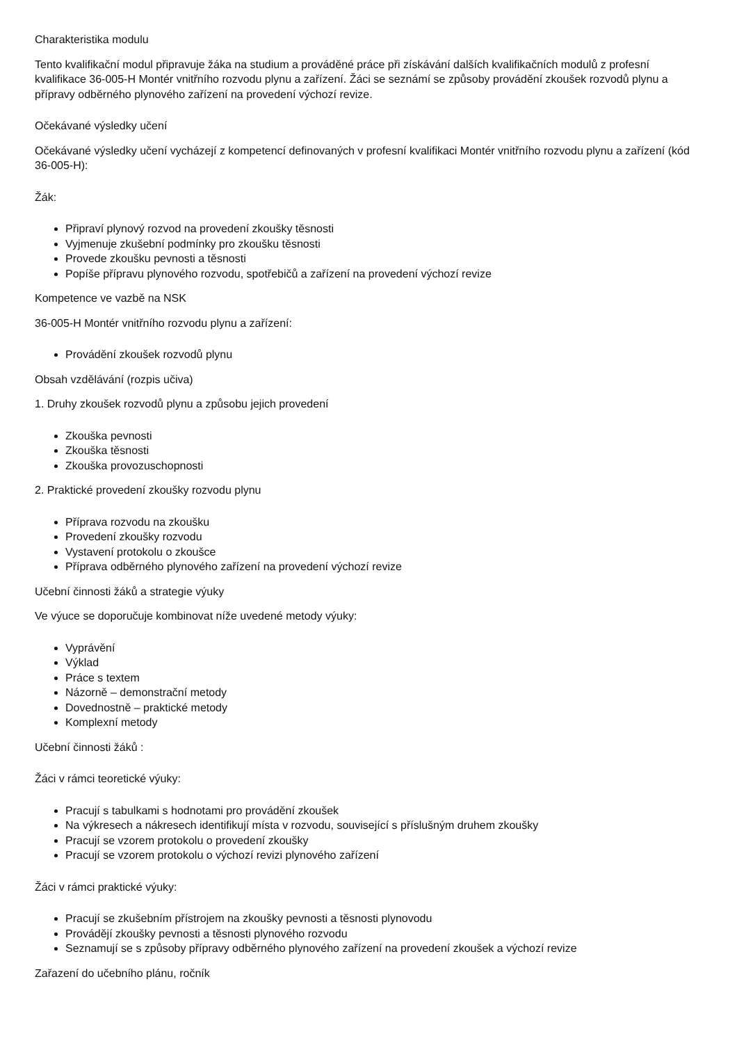Charakteristika modulu
Tento kvalifikační modul připravuje žáka na studium a prováděné práce při získávání dalších kvalifikačních modulů z profesní kvalifikace 36-005-H Montér vnitřního rozvodu plynu a zařízení. Žáci se seznámí se způsoby provádění zkoušek rozvodů plynu a přípravy odběrného plynového zařízení na provedení výchozí revize.
Očekávané výsledky učení
Očekávané výsledky učení vycházejí z kompetencí definovaných v profesní kvalifikaci Montér vnitřního rozvodu plynu a zařízení (kód 36-005-H):
Žák:
Připraví plynový rozvod na provedení zkoušky těsnosti
Vyjmenuje zkušební podmínky pro zkoušku těsnosti
Provede zkoušku pevnosti a těsnosti
Popíše přípravu plynového rozvodu, spotřebičů a zařízení na provedení výchozí revize
Kompetence ve vazbě na NSK
36-005-H Montér vnitřního rozvodu plynu a zařízení:
Provádění zkoušek rozvodů plynu
Obsah vzdělávání (rozpis učiva)
1. Druhy zkoušek rozvodů plynu a způsobu jejich provedení
Zkouška pevnosti
Zkouška těsnosti
Zkouška provozuschopnosti
2. Praktické provedení zkoušky rozvodu plynu
Příprava rozvodu na zkoušku
Provedení zkoušky rozvodu
Vystavení protokolu o zkoušce
Příprava odběrného plynového zařízení na provedení výchozí revize
Učební činnosti žáků a strategie výuky
Ve výuce se doporučuje kombinovat níže uvedené metody výuky:
Vyprávění
Výklad
Práce s textem
Názorně – demonstrační metody
Dovednostně – praktické metody
Komplexní metody
Učební činnosti žáků :
Žáci v rámci teoretické výuky:
Pracují s tabulkami s hodnotami pro provádění zkoušek
Na výkresech a nákresech identifikují místa v rozvodu, související s příslušným druhem zkoušky
Pracují se vzorem protokolu o provedení zkoušky
Pracují se vzorem protokolu o výchozí revizi plynového zařízení
Žáci v rámci praktické výuky:
Pracují se zkušebním přístrojem na zkoušky pevnosti a těsnosti plynovodu
Provádějí zkoušky pevnosti a těsnosti plynového rozvodu
Seznamují se s způsoby přípravy odběrného plynového zařízení na provedení zkoušek a výchozí revize
Zařazení do učebního plánu, ročník